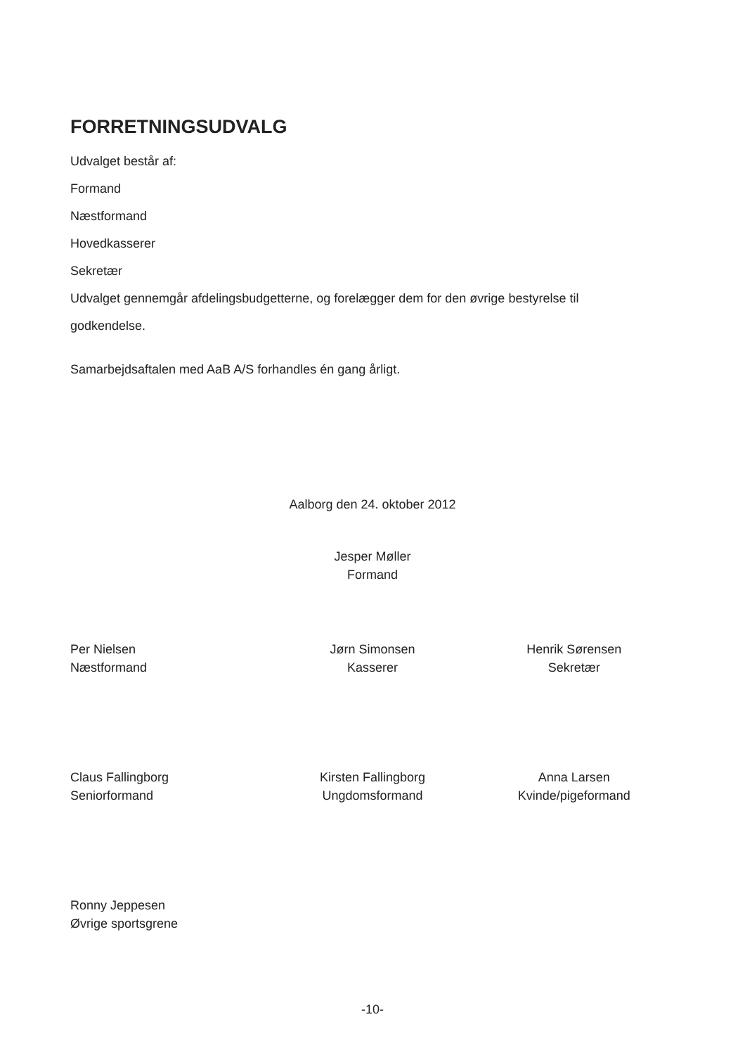FORRETNINGSUDVALG
Udvalget består af:
Formand
Næstformand
Hovedkasserer
Sekretær
Udvalget gennemgår afdelingsbudgetterne, og forelægger dem for den øvrige bestyrelse til
godkendelse.
Samarbejdsaftalen med AaB A/S forhandles én gang årligt.
Aalborg den 24. oktober 2012
Jesper Møller
Formand
Per Nielsen
Næstformand
Jørn Simonsen
Kasserer
Henrik Sørensen
Sekretær
Claus Fallingborg
Seniorformand
Kirsten Fallingborg
Ungdomsformand
Anna Larsen
Kvinde/pigeformand
Ronny Jeppesen
Øvrige sportsgrene
-10-